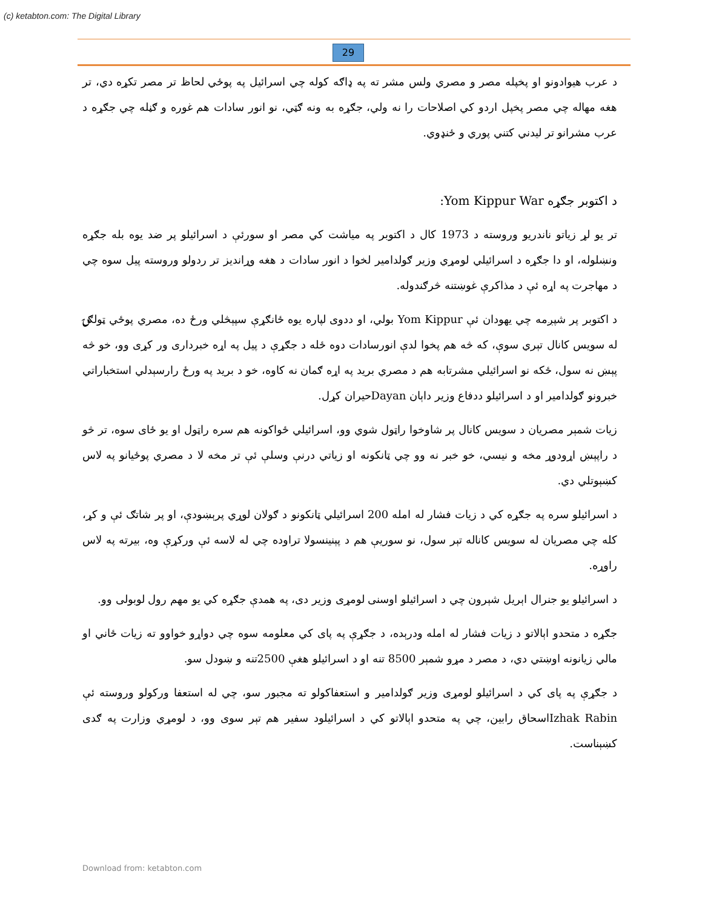(c) ketabton.com: The Digital Library
29
د عرب هیوادونو او پخپله مصر و مصري ولس مشر ته په ډاګه کوله چي اسرائیل په پوځي لحاظ تر مصر تکړه دي، تر هغه مهاله چي مصر پخپل اردو کي اصلاحات را نه ولي، جګړه به ونه ګټي، نو انور سادات هم غوره و ګڼله چي جګړه د عرب مشرانو تر لیدني کتني پوري و ځنډوي.
د اکتوبر جګړه Yom Kippur War:
تر یو لړ زیاتو ناندریو وروسته د 1973 کال د اکتوبر په میاشت کي مصر او سورئې د اسرائیلو پر ضد یوه بله جګړه ونښلوله، او دا جګړه د اسرائیلي لومړي وزیر ګولدامیر لخوا د انور سادات د هغه وړاندیز تر ردولو وروسته پیل سوه چي د مهاجرت په اړه ئې د مذاکرې غوښتنه څرګندوله.
د اکتوبر پر شپږمه چي یهودان ئې Yom Kippur بولي، او ددوی لپاره یوه ځانګړې سپېڅلي ورځ ده، مصري پوځي ټولګۍ له سویس کانال تېري سوې، که څه هم پخوا لدې انورسادات دوه ځله د جګړې د پیل په اړه خبرداری ور کړی وو، خو څه پېښ نه سول، ځکه نو اسرائیلي مشرتابه هم د مصري برید په اړه ګمان نه کاوه، خو د برید په ورځ رارسېدلي استخباراتي خبرونو ګولدامیر او د اسرائیلو ددفاع وزیر داېان Dayanحیران کړل.
زیات شمېر مصریان د سویس کانال پر شاوخوا راټول شوي وو، اسرائیلي ځواکونه هم سره راټول او یو ځای سوه، تر څو د راپېښ اړودوړ مخه و نیسي، خو خبر نه وو چي ټانکونه او زیاتي درنې وسلې ئې تر مخه لا د مصري پوځیانو په لاس کښېوتلي دي.
د اسرائیلو سره په جګړه کي د زیات فشار له امله 200 اسرائیلي ټانکونو د ګولان لوړي پرېښودې، او پر شاتګ ئې و کړ، کله چي مصریان له سویس کاناله تېر سول، نو سوریې هم د پېنینسولا تراوده چي له لاسه ئې ورکړې وه، بیرته په لاس راوړه.
د اسرائیلو یو جنرال اېریل شېرون چي د اسرائیلو اوسنی لومړی وزیر دی، په همدې جګړه کي یو مهم رول لوبولی وو.
جګړه د متحدو اېالاتو د زیات فشار له امله ودرېده، د جګړې په پای کي معلومه سوه چي دواړو خواوو ته زیات ځاني او مالي زیانونه اوښتي دي، د مصر د مړو شمېر 8500 تنه او د اسرائیلو هغې 2500تنه و ښودل سو.
د جګړې په پای کي د اسرائیلو لومړی وزیر ګولدامیر و استعفاکولو ته مجبور سو، چي له استعفا ورکولو وروسته ئې Izhak Rabinاسحاق رابین، چي په متحدو اېالاتو کي د اسرائیلود سفیر هم تېر سوی وو، د لومړي وزارت په ګدی کښېناست.
Download from: ketabton.com